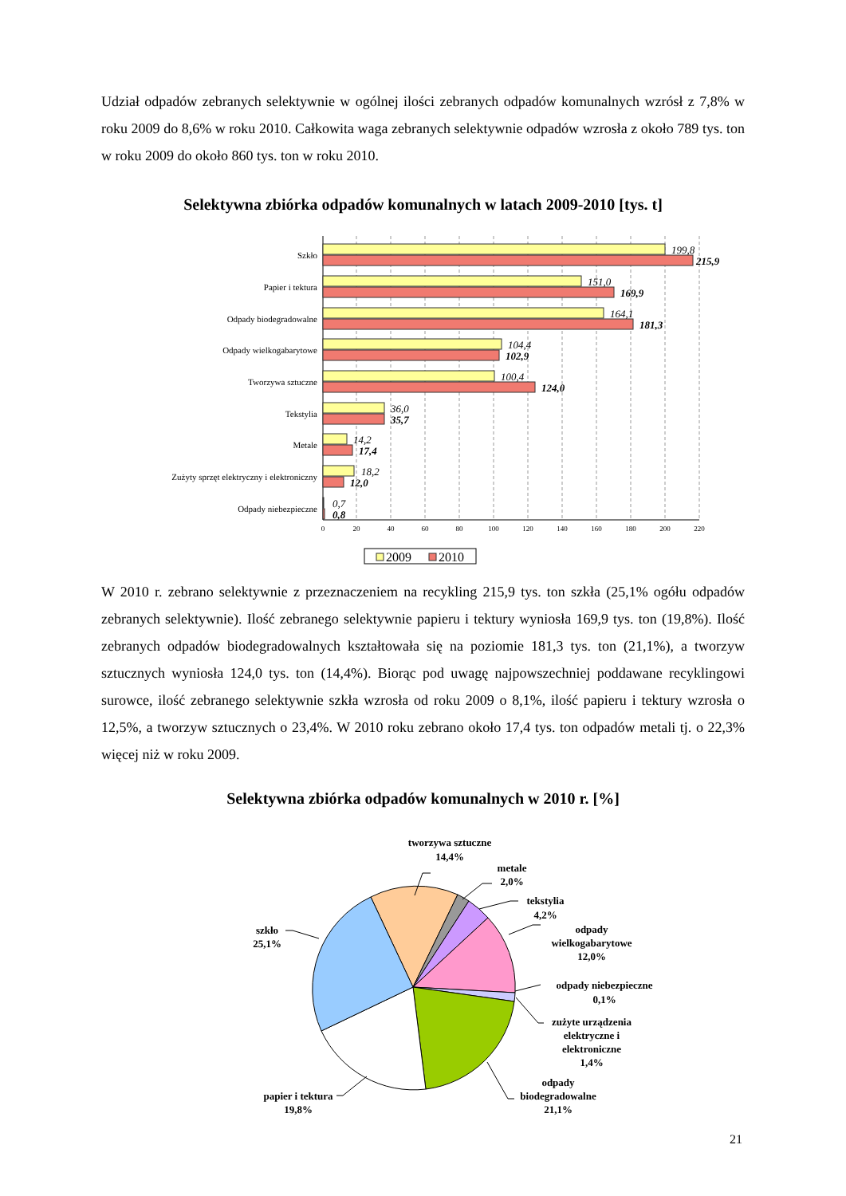Udział odpadów zebranych selektywnie w ogólnej ilości zebranych odpadów komunalnych wzrósł z 7,8% w roku 2009 do 8,6% w roku 2010. Całkowita waga zebranych selektywnie odpadów wzrosła z około 789 tys. ton w roku 2009 do około 860 tys. ton w roku 2010.
Selektywna zbiórka odpadów komunalnych w latach 2009-2010 [tys. t]
Szkło
Papier i tektura
Odpady biodegradowalne
Odpady wielkogabarytowe
Tworzywa sztuczne
Tekstylia
Metale
Zużyty sprzęt elektryczny i elektroniczny
Odpady niebezpieczne
199,8
151,0
164,1
104,4
100,4
36,0
14,2
18,2
0,7
215,9
169,9
181,3
102,9
124,0
35,7
17,4
12,0
0,8
0
20
40
60
80
100
120
140
160
180
200
220
2009
2010
W 2010 r. zebrano selektywnie z przeznaczeniem na recykling 215,9 tys. ton szkła (25,1% ogółu odpadów zebranych selektywnie). Ilość zebranego selektywnie papieru i tektury wyniosła 169,9 tys. ton (19,8%). Ilość zebranych odpadów biodegradowalnych kształtowała się na poziomie 181,3 tys. ton (21,1%), a tworzyw sztucznych wyniosła 124,0 tys. ton (14,4%). Biorąc pod uwagę najpowszechniej poddawane recyklingowi surowce, ilość zebranego selektywnie szkła wzrosła od roku 2009 o 8,1%, ilość papieru i tektury wzrosła o 12,5%, a tworzyw sztucznych o 23,4%. W 2010 roku zebrano około 17,4 tys. ton odpadów metali tj. o 22,3% więcej niż w roku 2009.
Selektywna zbiórka odpadów komunalnych w 2010 r. [%]
tworzywa sztuczne
14,4%
metale
2,0%
tekstylia
4,2%
odpady
wielkogabarytowe
12,0%
odpady niebezpieczne
0,1%
zużyte urządzenia
elektryczne i
elektroniczne
1,4%
odpady
biodegradowalne
21,1%
papier i tektura
19,8%
szkło
25,1%
21